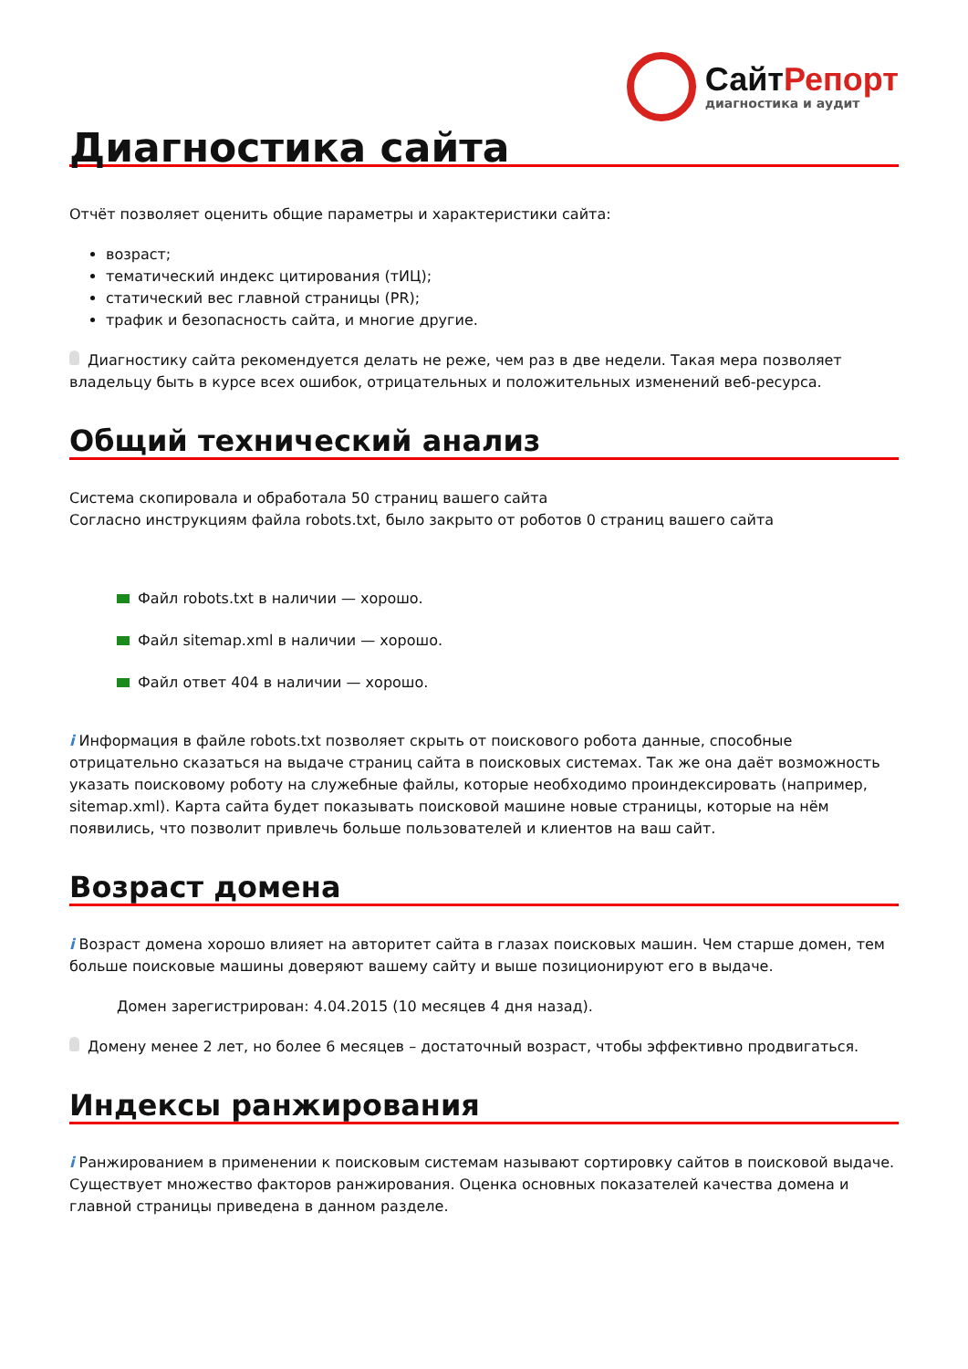СайтРепорт
диагностика и аудит
Диагностика сайта
Отчёт позволяет оценить общие параметры и характеристики сайта:
возраст;
тематический индекс цитирования (тИЦ);
статический вес главной страницы (PR);
трафик и безопасность сайта, и многие другие.
Диагностику сайта рекомендуется делать не реже, чем раз в две недели. Такая мера позволяет владельцу быть в курсе всех ошибок, отрицательных и положительных изменений веб-ресурса.
Общий технический анализ
Система скопировала и обработала 50 страниц вашего сайта
Согласно инструкциям файла robots.txt, было закрыто от роботов 0 страниц вашего сайта
Файл robots.txt в наличии — хорошо.
Файл sitemap.xml в наличии — хорошо.
Файл ответ 404 в наличии — хорошо.
i Информация в файле robots.txt позволяет скрыть от поискового робота данные, способные отрицательно сказаться на выдаче страниц сайта в поисковых системах. Так же она даёт возможность указать поисковому роботу на служебные файлы, которые необходимо проиндексировать (например, sitemap.xml). Карта сайта будет показывать поисковой машине новые страницы, которые на нём появились, что позволит привлечь больше пользователей и клиентов на ваш сайт.
Возраст домена
i Возраст домена хорошо влияет на авторитет сайта в глазах поисковых машин. Чем старше домен, тем больше поисковые машины доверяют вашему сайту и выше позиционируют его в выдаче.
Домен зарегистрирован: 4.04.2015 (10 месяцев 4 дня назад).
Домену менее 2 лет, но более 6 месяцев – достаточный возраст, чтобы эффективно продвигаться.
Индексы ранжирования
i Ранжированием в применении к поисковым системам называют сортировку сайтов в поисковой выдаче. Существует множество факторов ранжирования. Оценка основных показателей качества домена и главной страницы приведена в данном разделе.